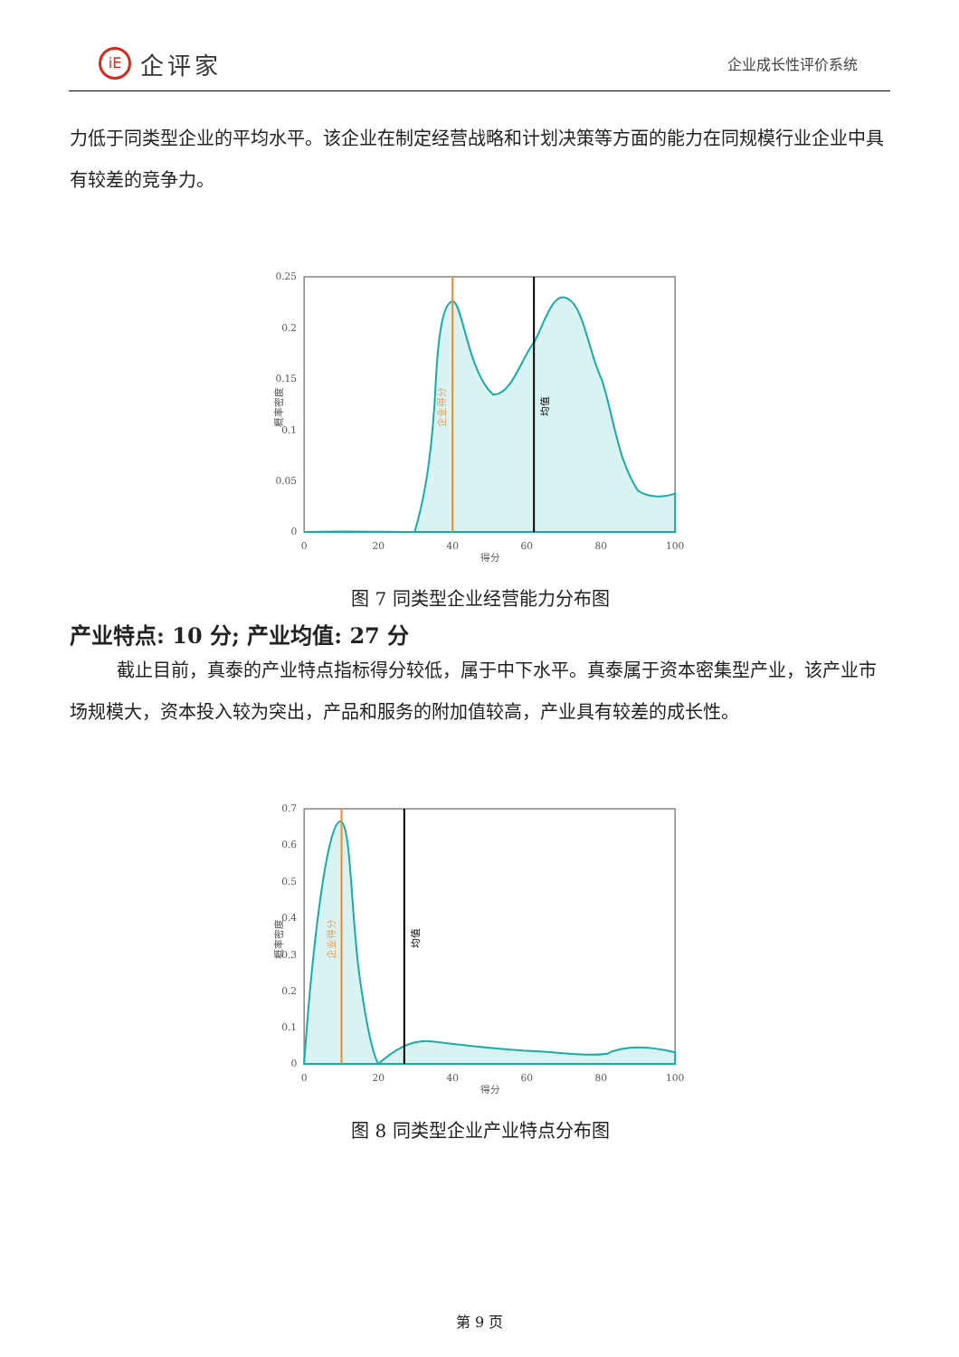iE 企评家
企业成长性评价系统
力低于同类型企业的平均水平。该企业在制定经营战略和计划决策等方面的能力在同规模行业企业中具有较差的竞争力。
0.25
0.2
0.15
0.1
0.05
0
0
20
40
60
80
100
得分
概率密度
企业得分
均值
图 7 同类型企业经营能力分布图
产业特点: 10 分; 产业均值: 27 分
截止目前，真泰的产业特点指标得分较低，属于中下水平。真泰属于资本密集型产业，该产业市场规模大，资本投入较为突出，产品和服务的附加值较高，产业具有较差的成长性。
0.7
0.6
0.5
0.4
0.3
0.2
0.1
0
0
20
40
60
80
100
得分
概率密度
企业得分
均值
图 8 同类型企业产业特点分布图
第 9 页